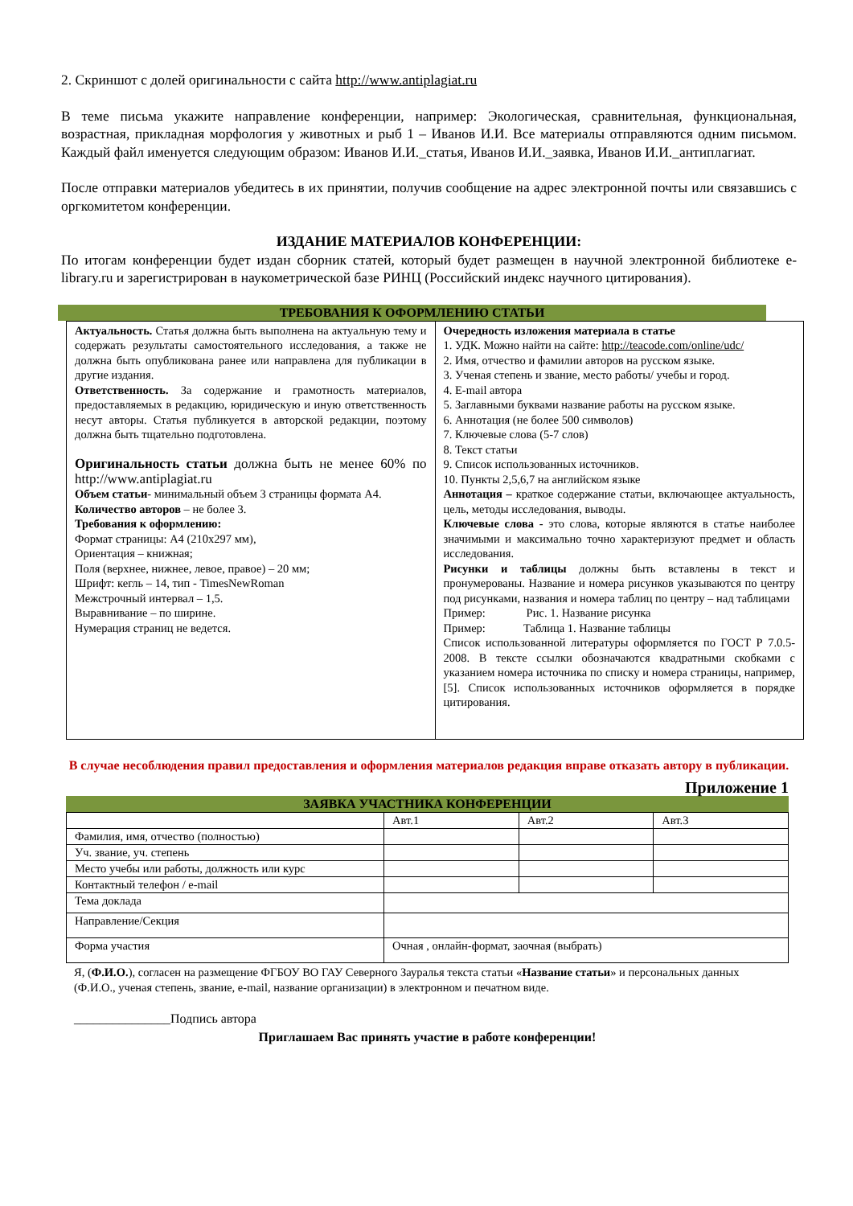2. Скриншот с долей оригинальности с сайта http://www.antiplagiat.ru
В теме письма укажите направление конференции, например: Экологическая, сравнительная, функциональная, возрастная, прикладная морфология у животных и рыб 1 – Иванов И.И. Все материалы отправляются одним письмом. Каждый файл именуется следующим образом: Иванов И.И._статья, Иванов И.И._заявка, Иванов И.И._антиплагиат.
После отправки материалов убедитесь в их принятии, получив сообщение на адрес электронной почты или связавшись с оргкомитетом конференции.
ИЗДАНИЕ МАТЕРИАЛОВ КОНФЕРЕНЦИИ:
По итогам конференции будет издан сборник статей, который будет размещен в научной электронной библиотеке e-library.ru и зарегистрирован в наукометрической базе РИНЦ (Российский индекс научного цитирования).
ТРЕБОВАНИЯ К ОФОРМЛЕНИЮ СТАТЬИ
| Актуальность. Статья должна быть выполнена на актуальную тему и содержать результаты самостоятельного исследования, а также не должна быть опубликована ранее или направлена для публикации в другие издания. Ответственность. За содержание и грамотность материалов, предоставляемых в редакцию, юридическую и иную ответственность несут авторы. Статья публикуется в авторской редакции, поэтому должна быть тщательно подготовлена. Оригинальность статьи должна быть не менее 60% по http://www.antiplagiat.ru Объем статьи - минимальный объем 3 страницы формата А4. Количество авторов – не более 3. Требования к оформлению: Формат страницы: А4 (210х297 мм), Ориентация – книжная; Поля (верхнее, нижнее, левое, правое) – 20 мм; Шрифт: кегль – 14, тип - TimesNewRoman Межстрочный интервал – 1,5. Выравнивание – по ширине. Нумерация страниц не ведется. | Очередность изложения материала в статье 1. УДК. Можно найти на сайте: http://teacode.com/online/udc/ 2. Имя, отчество и фамилии авторов на русском языке. 3. Ученая степень и звание, место работы/ учебы и город. 4. E-mail автора 5. Заглавными буквами название работы на русском языке. 6. Аннотация (не более 500 символов) 7. Ключевые слова (5-7 слов) 8. Текст статьи 9. Список использованных источников. 10. Пункты 2,5,6,7 на английском языке Аннотация – краткое содержание статьи, включающее актуальность, цель, методы исследования, выводы. Ключевые слова - это слова, которые являются в статье наиболее значимыми и максимально точно характеризуют предмет и область исследования. Рисунки и таблицы должны быть вставлены в текст и пронумерованы. Название и номера рисунков указываются по центру под рисунками, названия и номера таблиц по центру – над таблицами Пример: Рис. 1. Название рисунка Пример: Таблица 1. Название таблицы Список использованной литературы оформляется по ГОСТ Р 7.0.5-2008. В тексте ссылки обозначаются квадратными скобками с указанием номера источника по списку и номера страницы, например, [5]. Список использованных источников оформляется в порядке цитирования. |
В случае несоблюдения правил предоставления и оформления материалов редакция вправе отказать автору в публикации.
Приложение 1
ЗАЯВКА УЧАСТНИКА КОНФЕРЕНЦИИ
| | Авт.1 | Авт.2 | Авт.3 |
| Фамилия, имя, отчество (полностью) | | | |
| Уч. звание, уч. степень | | | |
| Место учебы или работы, должность или курс | | | |
| Контактный телефон / e-mail | | | |
| Тема доклада | | | |
| Направление/Секция | | | |
| Форма участия | Очная , онлайн-формат, заочная (выбрать) | | |
Я, (Ф.И.О.), согласен на размещение ФГБОУ ВО ГАУ Северного Зауралья текста статьи «Название статьи» и персональных данных (Ф.И.О., ученая степень, звание, e-mail, название организации) в электронном и печатном виде.
_______________Подпись автора
Приглашаем Вас принять участие в работе конференции!